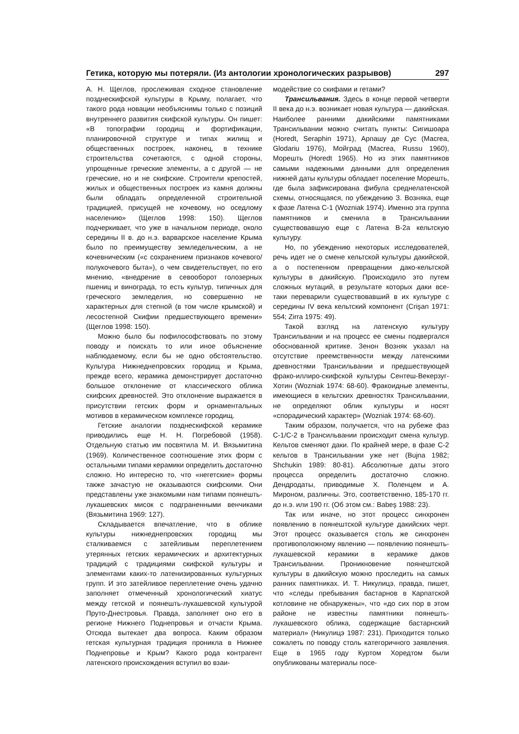Гетика, которую мы потеряли. (Из антологии хронологических разрывов) 297
А. Н. Щеглов, прослеживая сходное становление позднескифской культуры в Крыму, полагает, что такого рода новации необъяснимы только с позиций внутреннего развития скифской культуры. Он пишет: «В топографии городищ и фортификации, планировочной структуре и типах жилищ и общественных построек, наконец, в технике строительства сочетаются, с одной стороны, упрощенные греческие элементы, а с другой — не греческие, но и не скифские. Строители крепостей, жилых и общественных построек из камня должны были обладать определенной строительной традицией, присущей не кочевому, но оседлому населению» (Щеглов 1998: 150). Щеглов подчеркивает, что уже в начальном периоде, около середины II в. до н.э. варварское население Крыма было по преимуществу земледельческим, а не кочевническим («с сохранением признаков кочевого/полукочевого быта»), о чем свидетельствует, по его мнению, «внедрение в севооборот голозерных пшениц и винограда, то есть культур, типичных для греческого земледелия, но совершенно не характерных для степной (в том числе крымской) и лесостепной Скифии предшествующего времени» (Щеглов 1998: 150).
Можно было бы пофилософствовать по этому поводу и поискать то или иное объяснение наблюдаемому, если бы не одно обстоятельство. Культура Нижнеднепровских городищ и Крыма, прежде всего, керамика демонстрирует достаточно большое отклонение от классического облика скифских древностей. Это отклонение выражается в присутствии гетских форм и орнаментальных мотивов в керамическом комплексе городищ.
Гетские аналогии позднескифской керамике приводились еще Н. Н. Погребовой (1958). Отдельную статью им посвятила М. И. Вязьмитина (1969). Количественное соотношение этих форм с остальными типами керамики определить достаточно сложно. Но интересно то, что «негетские» формы также зачастую не оказываются скифскими. Они представлены уже знакомыми нам типами поянешть-лукашевских мисок с подграненными венчиками (Вязьмитина 1969: 127).
Складывается впечатление, что в облике культуры нижнеднепровских городищ мы сталкиваемся с затейливым переплетением утерянных гетских керамических и архитектурных традиций с традициями скифской культуры и элементами каких-то латенизированных культурных групп. И это затейливое переплетение очень удачно заполняет отмеченный хронологический хиатус между гетской и поянешть-лукашевской культурой Пруто-Днестровья. Правда, заполняет оно его в регионе Нижнего Поднепровья и отчасти Крыма. Отсюда вытекает два вопроса. Каким образом гетская культурная традиция проникла в Нижнее Поднепровье и Крым? Какого рода контрагент латенского происхождения вступил во взаи-
модействие со скифами и гетами?
Трансильвания. Здесь в конце первой четверти II века до н.э. возникает новая культура — дакийская. Наиболее ранними дакийскими памятниками Трансильвании можно считать пункты: Сигишоара (Horedt, Seraphin 1971), Арпашу де Сус (Macrea, Glodariu 1976), Мойград (Macrea, Russu 1960), Морешть (Horedt 1965). Но из этих памятников самыми надежными данными для определения нижней даты культуры обладает поселение Морешть, где была зафиксирована фибула среднелатенской схемы, относящаяся, по убеждению З. Возняка, еще к фазе Латена С-1 (Wozniak 1974). Именно эта группа памятников и сменила в Трансильвании существовавшую еще с Латена В-2а кельтскую культуру.
Но, по убеждению некоторых исследователей, речь идет не о смене кельтской культуры дакийской, а о постепенном превращении дако-кельтской культуры в дакийскую. Происходило это путем сложных мутаций, в результате которых даки все-таки переварили существовавший в их культуре с середины IV века кельтский компонент (Crişan 1971: 554; Zirra 1975: 49).
Такой взгляд на латенскую культуру Трансильвании и на процесс ее смены подвергался обоснованной критике. Зенон Возняк указал на отсутствие преемственности между латенскими древностями Трансильвании и предшествующей фрако-иллиро-скифской культуры Сентеш-Векерзуг-Хотин (Wozniak 1974: 68-60). Фракоидные элементы, имеющиеся в кельтских древностях Трансильвании, не определяют облик культуры и носят «спорадический характер» (Wozniak 1974: 68-60).
Таким образом, получается, что на рубеже фаз С-1/С-2 в Трансильвании происходит смена культур. Кельтов сменяют даки. По крайней мере, в фазе С-2 кельтов в Трансильвании уже нет (Bujna 1982; Shchukin 1989: 80-81). Абсолютные даты этого процесса определить достаточно сложно. Дендродаты, приводимые Х. Поленцем и А. Мироном, различны. Это, соответственно, 185-170 гг. до н.э. или 190 гг. (Об этом см.: Babeş 1988: 23).
Так или иначе, но этот процесс синхронен появлению в поянештской культуре дакийских черт. Этот процесс оказывается столь же синхронен противоположному явлению — появлению поянешть-лукашевской керамики в керамике даков Трансильвании. Проникновение поянештской культуры в дакийскую можно проследить на самых ранних памятниках. И. Т. Никулицэ, правда, пишет, что «следы пребывания бастарнов в Карпатской котловине не обнаружены», что «до сих пор в этом районе не известны памятники поянешть-лукашевского облика, содержащие бастарнский материал» (Никулицэ 1987: 231). Приходится только сожалеть по поводу столь категоричного заявления. Еще в 1965 году Куртом Хоредтом были опубликованы материалы посе-